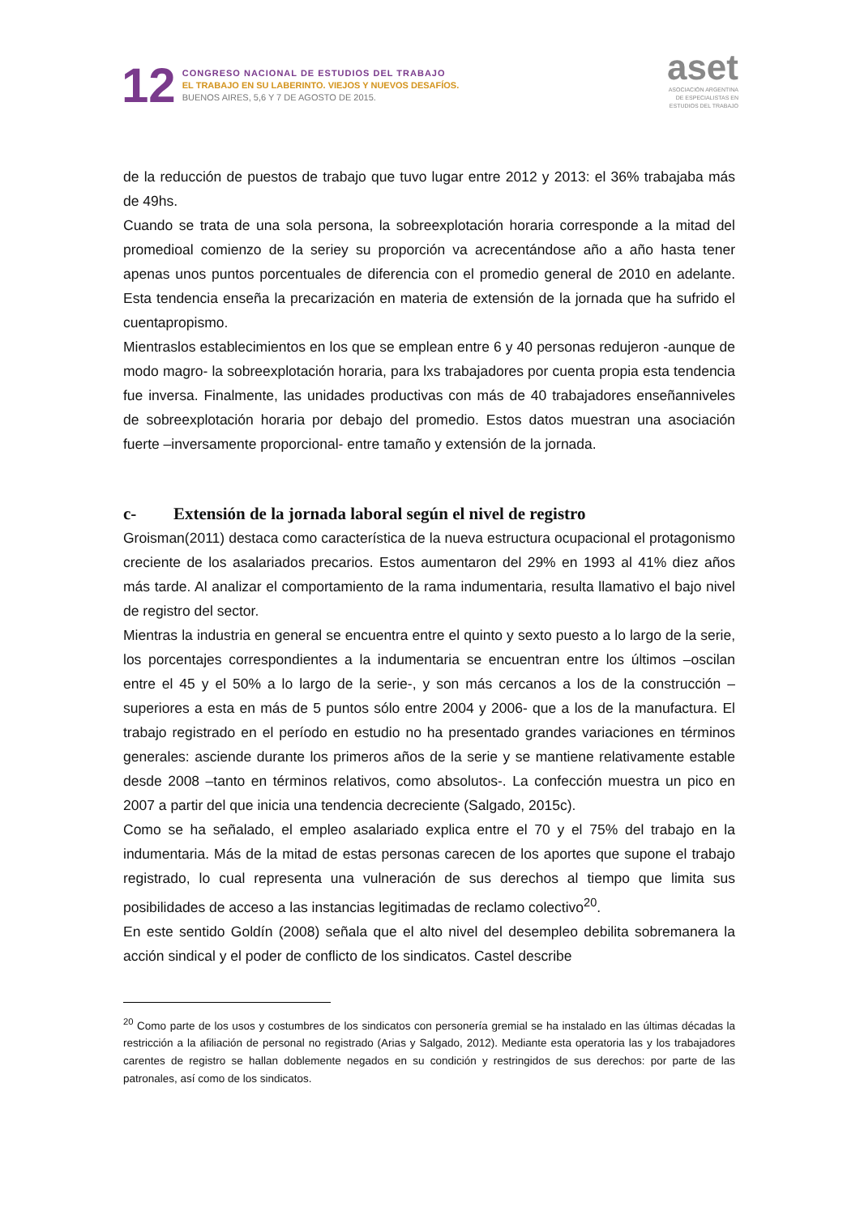12
CONGRESO NACIONAL DE ESTUDIOS DEL TRABAJO
EL TRABAJO EN SU LABERINTO. VIEJOS Y NUEVOS DESAFÍOS.
BUENOS AIRES, 5,6 Y 7 DE AGOSTO DE 2015.
aset
ASOCIACIÓN ARGENTINA
DE ESPECIALISTAS EN
ESTUDIOS DEL TRABAJO
de la reducción de puestos de trabajo que tuvo lugar entre 2012 y 2013: el 36% trabajaba más de 49hs.
Cuando se trata de una sola persona, la sobreexplotación horaria corresponde a la mitad del promedioal comienzo de la seriey su proporción va acrecentándose año a año hasta tener apenas unos puntos porcentuales de diferencia con el promedio general de 2010 en adelante. Esta tendencia enseña la precarización en materia de extensión de la jornada que ha sufrido el cuentapropismo.
Mientraslos establecimientos en los que se emplean entre 6 y 40 personas redujeron -aunque de modo magro- la sobreexplotación horaria, para lxs trabajadores por cuenta propia esta tendencia fue inversa. Finalmente, las unidades productivas con más de 40 trabajadores enseñanniveles de sobreexplotación horaria por debajo del promedio. Estos datos muestran una asociación fuerte –inversamente proporcional- entre tamaño y extensión de la jornada.
c- Extensión de la jornada laboral según el nivel de registro
Groisman(2011) destaca como característica de la nueva estructura ocupacional el protagonismo creciente de los asalariados precarios. Estos aumentaron del 29% en 1993 al 41% diez años más tarde. Al analizar el comportamiento de la rama indumentaria, resulta llamativo el bajo nivel de registro del sector.
Mientras la industria en general se encuentra entre el quinto y sexto puesto a lo largo de la serie, los porcentajes correspondientes a la indumentaria se encuentran entre los últimos –oscilan entre el 45 y el 50% a lo largo de la serie-, y son más cercanos a los de la construcción –superiores a esta en más de 5 puntos sólo entre 2004 y 2006- que a los de la manufactura. El trabajo registrado en el período en estudio no ha presentado grandes variaciones en términos generales: asciende durante los primeros años de la serie y se mantiene relativamente estable desde 2008 –tanto en términos relativos, como absolutos-. La confección muestra un pico en 2007 a partir del que inicia una tendencia decreciente (Salgado, 2015c).
Como se ha señalado, el empleo asalariado explica entre el 70 y el 75% del trabajo en la indumentaria. Más de la mitad de estas personas carecen de los aportes que supone el trabajo registrado, lo cual representa una vulneración de sus derechos al tiempo que limita sus posibilidades de acceso a las instancias legitimadas de reclamo colectivo<sup>20</sup>.
En este sentido Goldín (2008) señala que el alto nivel del desempleo debilita sobremanera la acción sindical y el poder de conflicto de los sindicatos. Castel describe
<sup>20</sup> Como parte de los usos y costumbres de los sindicatos con personería gremial se ha instalado en las últimas décadas la restricción a la afiliación de personal no registrado (Arias y Salgado, 2012). Mediante esta operatoria las y los trabajadores carentes de registro se hallan doblemente negados en su condición y restringidos de sus derechos: por parte de las patronales, así como de los sindicatos.